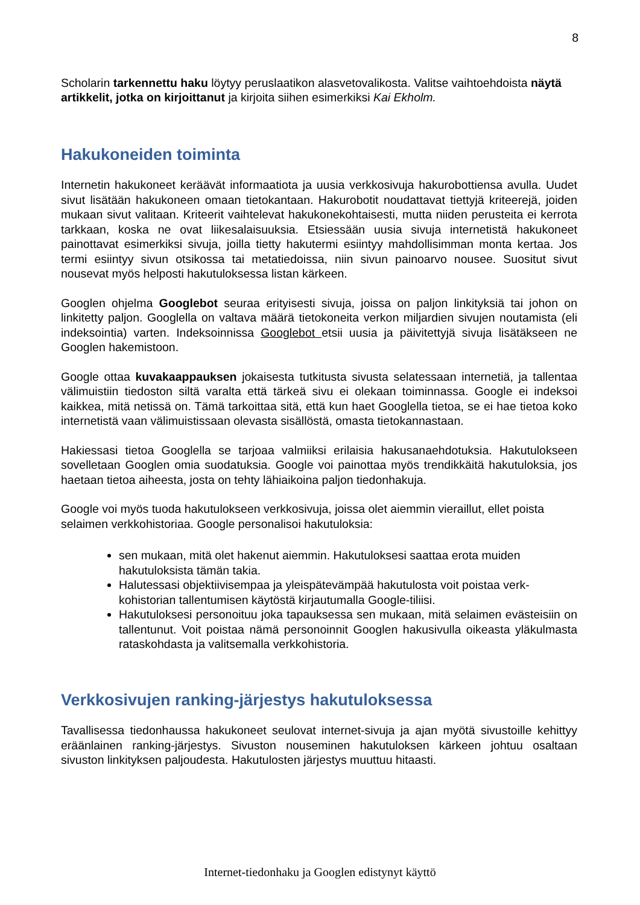8
Scholarin tarkennettu haku löytyy peruslaatikon alasvetovalikosta. Valitse vaihtoehdoista näytä artikkelit, jotka on kirjoittanut ja kirjoita siihen esimerkiksi Kai Ekholm.
Hakukoneiden toiminta
Internetin hakukoneet keräävät informaatiota ja uusia verkkosivuja hakurobottiensa avulla. Uudet sivut lisätään hakukoneen omaan tietokantaan. Hakurobotit noudattavat tiettyjä kriteerejä, joiden mukaan sivut valitaan. Kriteerit vaihtelevat hakukonekohtaisesti, mutta niiden perusteita ei kerrota tarkkaan, koska ne ovat liikesalaisuuksia. Etsiessään uusia sivuja internetistä hakukoneet painottavat esimerkiksi sivuja, joilla tietty hakutermi esiintyy mahdollisimman monta kertaa. Jos termi esiintyy sivun otsikossa tai metatiedoissa, niin sivun painoarvo nousee. Suositut sivut nousevat myös helposti hakutuloksessa listan kärkeen.
Googlen ohjelma Googlebot seuraa erityisesti sivuja, joissa on paljon linkityksiä tai johon on linkitetty paljon. Googlella on valtava määrä tietokoneita verkon miljardien sivujen noutamista (eli indeksointia) varten. Indeksoinnissa Googlebot etsii uusia ja päivitettyjä sivuja lisätäkseen ne Googlen hakemistoon.
Google ottaa kuvakaappauksen jokaisesta tutkitusta sivusta selatessaan internetiä, ja tallentaa välimuistiin tiedoston siltä varalta että tärkeä sivu ei olekaan toiminnassa. Google ei indeksoi kaikkea, mitä netissä on. Tämä tarkoittaa sitä, että kun haet Googlella tietoa, se ei hae tietoa koko internetistä vaan välimuistissaan olevasta sisällöstä, omasta tietokannastaan.
Hakiessasi tietoa Googlella se tarjoaa valmiiksi erilaisia hakusanaehdotuksia. Hakutulokseen sovelletaan Googlen omia suodatuksia. Google voi painottaa myös trendikkäitä hakutuloksia, jos haetaan tietoa aiheesta, josta on tehty lähiaikoina paljon tiedonhakuja.
Google voi myös tuoda hakutulokseen verkkosivuja, joissa olet aiemmin vieraillut, ellet poista selaimen verkkohistoriaa. Google personalisoi hakutuloksia:
sen mukaan, mitä olet hakenut aiemmin. Hakutuloksesi saattaa erota muiden hakutuloksista tämän takia.
Halutessasi objektiivisempaa ja yleispätevämpää hakutulosta voit poistaa verk-kohistorian tallentumisen käytöstä kirjautumalla Google-tiliisi.
Hakutuloksesi personoituu joka tapauksessa sen mukaan, mitä selaimen evästeisiin on tallentunut. Voit poistaa nämä personoinnit Googlen hakusivulla oikeasta yläkulmasta rataskohdasta ja valitsemalla verkkohistoria.
Verkkosivujen ranking-järjestys hakutuloksessa
Tavallisessa tiedonhaussa hakukoneet seulovat internet-sivuja ja ajan myötä sivustoille kehittyy eräänlainen ranking-järjestys. Sivuston nouseminen hakutuloksen kärkeen johtuu osaltaan sivuston linkityksen paljoudesta. Hakutulosten järjestys muuttuu hitaasti.
Internet-tiedonhaku ja Googlen edistynyt käyttö